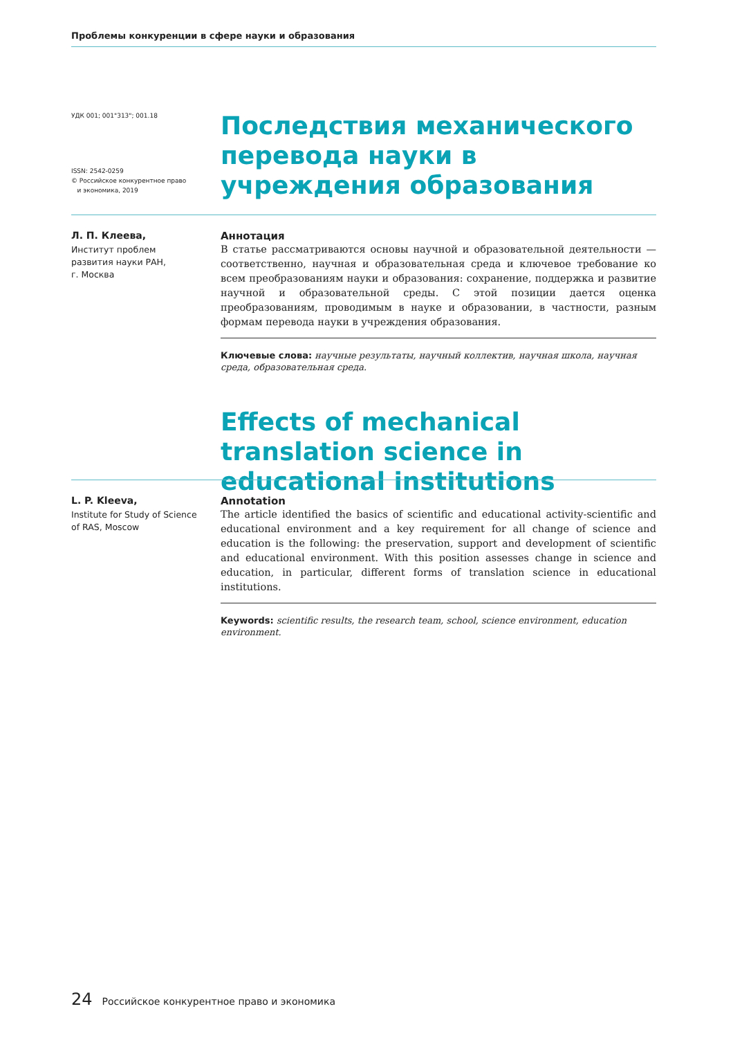Проблемы конкуренции в сфере науки и образования
УДК 001; 001"313"; 001.18
ISSN: 2542-0259
© Российское конкурентное право
и экономика, 2019
Последствия механического перевода науки в учреждения образования
Л. П. Клеева,
Институт проблем
развития науки РАН,
г. Москва
Аннотация
В статье рассматриваются основы научной и образовательной деятельности — соответственно, научная и образовательная среда и ключевое требование ко всем преобразованиям науки и образования: сохранение, поддержка и развитие научной и образовательной среды. С этой позиции дается оценка преобразованиям, проводимым в науке и образовании, в частности, разным формам перевода науки в учреждения образования.
Ключевые слова: научные результаты, научный коллектив, научная школа, научная среда, образовательная среда.
Effects of mechanical translation science in educational institutions
L. P. Kleeva,
Institute for Study of Science
of RAS, Moscow
Annotation
The article identified the basics of scientific and educational activity-scientific and educational environment and a key requirement for all change of science and education is the following: the preservation, support and development of scientific and educational environment. With this position assesses change in science and education, in particular, different forms of translation science in educational institutions.
Keywords: scientific results, the research team, school, science environment, education environment.
24 Российское конкурентное право и экономика